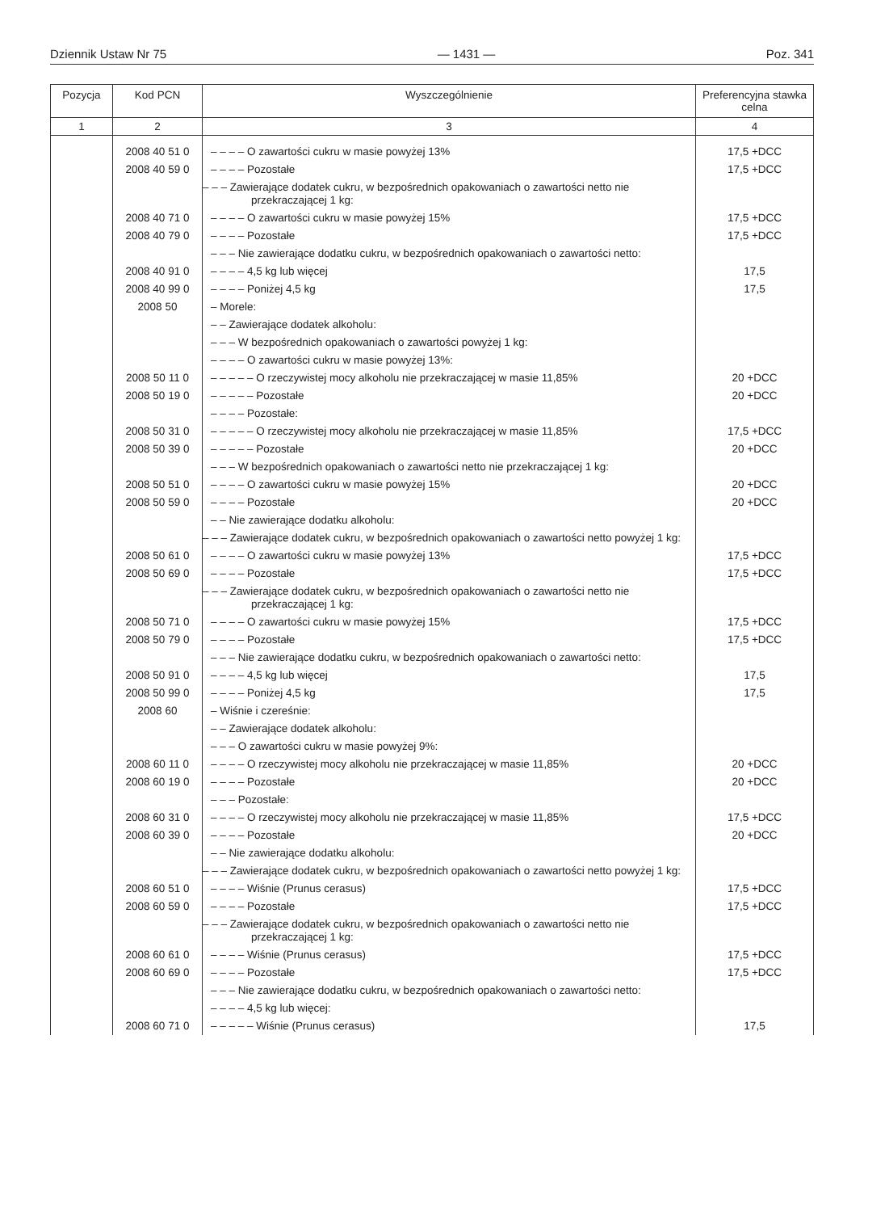Dziennik Ustaw Nr 75 — 1431 — Poz. 341
| Pozycja | Kod PCN | Wyszczególnienie | Preferencyjna stawka celna |
| --- | --- | --- | --- |
| 1 | 2 | 3 | 4 |
| | 2008 40 51 0 | – – – – O zawartości cukru w masie powyżej 13% | 17,5 +DCC |
| | 2008 40 59 0 | – – – – Pozostałe | 17,5 +DCC |
| | | – – – Zawierające dodatek cukru, w bezpośrednich opakowaniach o zawartości netto nie przekraczającej 1 kg: | |
| | 2008 40 71 0 | – – – – O zawartości cukru w masie powyżej 15% | 17,5 +DCC |
| | 2008 40 79 0 | – – – – Pozostałe | 17,5 +DCC |
| | | – – – Nie zawierające dodatku cukru, w bezpośrednich opakowaniach o zawartości netto: | |
| | 2008 40 91 0 | – – – – 4,5 kg lub więcej | 17,5 |
| | 2008 40 99 0 | – – – – Poniżej 4,5 kg | 17,5 |
| | 2008 50 | – Morele: | |
| | | – – Zawierające dodatek alkoholu: | |
| | | – – – W bezpośrednich opakowaniach o zawartości powyżej 1 kg: | |
| | | – – – – O zawartości cukru w masie powyżej 13%: | |
| | 2008 50 11 0 | – – – – – O rzeczywistej mocy alkoholu nie przekraczającej w masie 11,85% | 20 +DCC |
| | 2008 50 19 0 | – – – – – Pozostałe | 20 +DCC |
| | | – – – – Pozostałe: | |
| | 2008 50 31 0 | – – – – – O rzeczywistej mocy alkoholu nie przekraczającej w masie 11,85% | 17,5 +DCC |
| | 2008 50 39 0 | – – – – – Pozostałe | 20 +DCC |
| | | – – – W bezpośrednich opakowaniach o zawartości netto nie przekraczającej 1 kg: | |
| | 2008 50 51 0 | – – – – O zawartości cukru w masie powyżej 15% | 20 +DCC |
| | 2008 50 59 0 | – – – – Pozostałe | 20 +DCC |
| | | – – Nie zawierające dodatku alkoholu: | |
| | | – – – Zawierające dodatek cukru, w bezpośrednich opakowaniach o zawartości netto powyżej 1 kg: | |
| | 2008 50 61 0 | – – – – O zawartości cukru w masie powyżej 13% | 17,5 +DCC |
| | 2008 50 69 0 | – – – – Pozostałe | 17,5 +DCC |
| | | – – – Zawierające dodatek cukru, w bezpośrednich opakowaniach o zawartości netto nie przekraczającej 1 kg: | |
| | 2008 50 71 0 | – – – – O zawartości cukru w masie powyżej 15% | 17,5 +DCC |
| | 2008 50 79 0 | – – – – Pozostałe | 17,5 +DCC |
| | | – – – Nie zawierające dodatku cukru, w bezpośrednich opakowaniach o zawartości netto: | |
| | 2008 50 91 0 | – – – – 4,5 kg lub więcej | 17,5 |
| | 2008 50 99 0 | – – – – Poniżej 4,5 kg | 17,5 |
| | 2008 60 | – Wiśnie i czereśnie: | |
| | | – – Zawierające dodatek alkoholu: | |
| | | – – – O zawartości cukru w masie powyżej 9%: | |
| | 2008 60 11 0 | – – – – O rzeczywistej mocy alkoholu nie przekraczającej w masie 11,85% | 20 +DCC |
| | 2008 60 19 0 | – – – – Pozostałe | 20 +DCC |
| | | – – – Pozostałe: | |
| | 2008 60 31 0 | – – – – O rzeczywistej mocy alkoholu nie przekraczającej w masie 11,85% | 17,5 +DCC |
| | 2008 60 39 0 | – – – – Pozostałe | 20 +DCC |
| | | – – Nie zawierające dodatku alkoholu: | |
| | | – – – Zawierające dodatek cukru, w bezpośrednich opakowaniach o zawartości netto powyżej 1 kg: | |
| | 2008 60 51 0 | – – – – Wiśnie (Prunus cerasus) | 17,5 +DCC |
| | 2008 60 59 0 | – – – – Pozostałe | 17,5 +DCC |
| | | – – – Zawierające dodatek cukru, w bezpośrednich opakowaniach o zawartości netto nie przekraczającej 1 kg: | |
| | 2008 60 61 0 | – – – – Wiśnie (Prunus cerasus) | 17,5 +DCC |
| | 2008 60 69 0 | – – – – Pozostałe | 17,5 +DCC |
| | | – – – Nie zawierające dodatku cukru, w bezpośrednich opakowaniach o zawartości netto: | |
| | | – – – – 4,5 kg lub więcej: | |
| | 2008 60 71 0 | – – – – – Wiśnie (Prunus cerasus) | 17,5 |